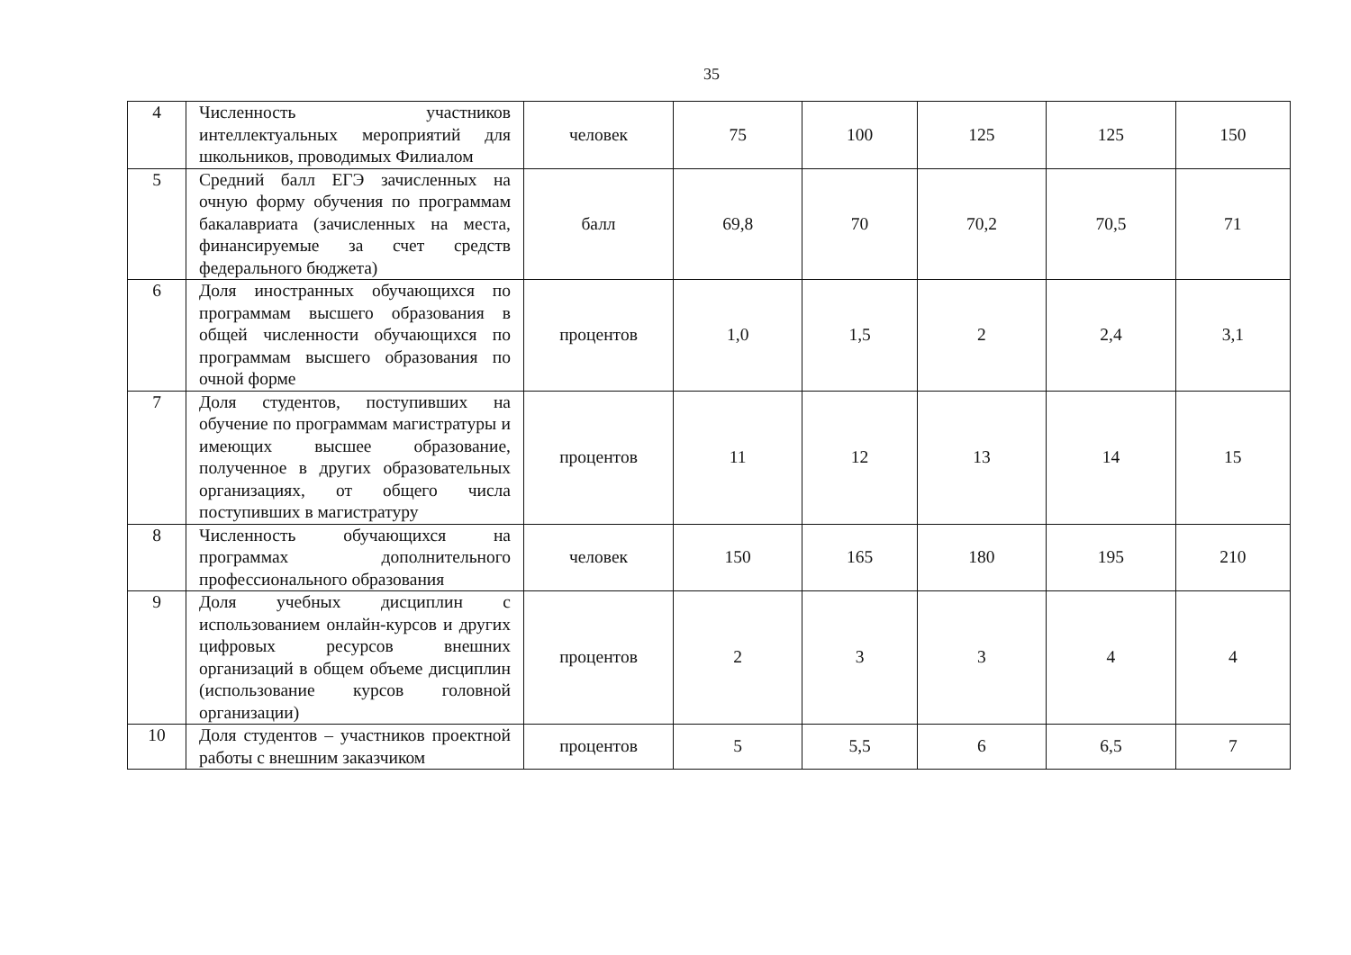35
| 4 | Численность участников интеллектуальных мероприятий для школьников, проводимых Филиалом | человек | 75 | 100 | 125 | 125 | 150 |
| 5 | Средний балл ЕГЭ зачисленных на очную форму обучения по программам бакалавриата (зачисленных на места, финансируемые за счет средств федерального бюджета) | балл | 69,8 | 70 | 70,2 | 70,5 | 71 |
| 6 | Доля иностранных обучающихся по программам высшего образования в общей численности обучающихся по программам высшего образования по очной форме | процентов | 1,0 | 1,5 | 2 | 2,4 | 3,1 |
| 7 | Доля студентов, поступивших на обучение по программам магистратуры и имеющих высшее образование, полученное в других образовательных организациях, от общего числа поступивших в магистратуру | процентов | 11 | 12 | 13 | 14 | 15 |
| 8 | Численность обучающихся на программах дополнительного профессионального образования | человек | 150 | 165 | 180 | 195 | 210 |
| 9 | Доля учебных дисциплин с использованием онлайн-курсов и других цифровых ресурсов внешних организаций в общем объеме дисциплин (использование курсов головной организации) | процентов | 2 | 3 | 3 | 4 | 4 |
| 10 | Доля студентов – участников проектной работы с внешним заказчиком | процентов | 5 | 5,5 | 6 | 6,5 | 7 |